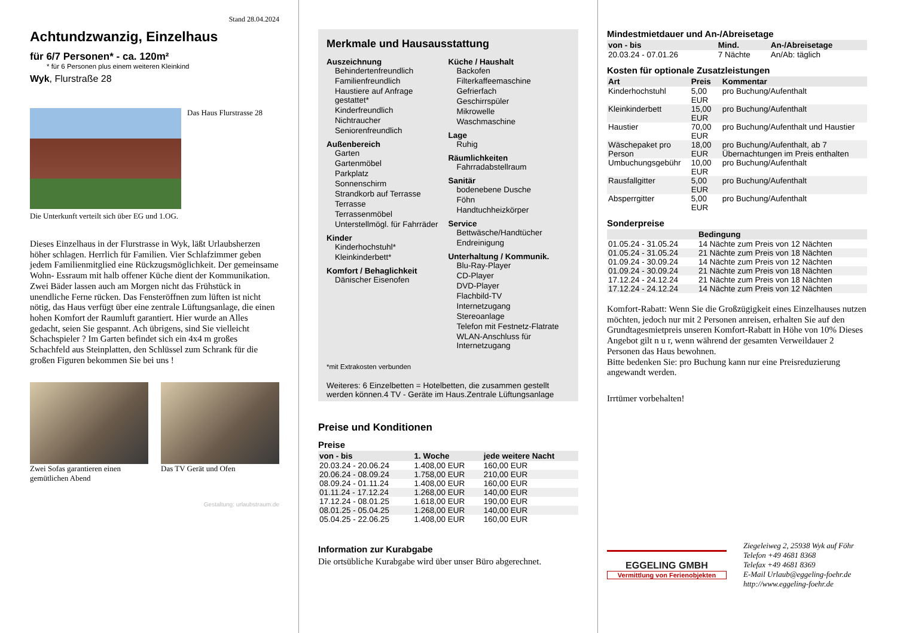Stand 28.04.2024
Achtundzwanzig, Einzelhaus
für 6/7 Personen* - ca. 120m²
* für 6 Personen plus einem weiteren Kleinkind
Wyk, Flurstraße 28
Das Haus Flurstrasse 28
Die Unterkunft verteilt sich über EG und 1.OG.
Dieses Einzelhaus in der Flurstrasse in Wyk, läßt Urlaubsherzen höher schlagen. Herrlich für Familien. Vier Schlafzimmer geben jedem Familienmitglied eine Rückzugsmöglichkeit. Der gemeinsame Wohn- Essraum mit halb offener Küche dient der Kommunikation. Zwei Bäder lassen auch am Morgen nicht das Frühstück in unendliche Ferne rücken. Das Fensteröffnen zum lüften ist nicht nötig, das Haus verfügt über eine zentrale Lüftungsanlage, die einen hohen Komfort der Raumluft garantiert. Hier wurde an Alles gedacht, seien Sie gespannt. Ach übrigens, sind Sie vielleicht Schachspieler ? Im Garten befindet sich ein 4x4 m großes Schachfeld aus Steinplatten, den Schlüssel zum Schrank für die großen Figuren bekommen Sie bei uns !
Zwei Sofas garantieren einen gemütlichen Abend
Das TV Gerät und Ofen
Gestaltung: urlaubstraum.de
Merkmale und Hausausstattung
Auszeichnung
Behindertenfreundlich
Familienfreundlich
Haustiere auf Anfrage gestattet*
Kinderfreundlich
Nichtraucher
Seniorenfreundlich
Außenbereich
Garten
Gartenmöbel
Parkplatz
Sonnenschirm
Strandkorb auf Terrasse
Terrasse
Terrassenmöbel
Unterstellmögl. für Fahrräder
Kinder
Kinderhochstuhl*
Kleinkinderbett*
Komfort / Behaglichkeit
Dänischer Eisenofen
Küche / Haushalt
Backofen
Filterkaffeemaschine
Gefrierfach
Geschirrspüler
Mikrowelle
Waschmaschine
Lage
Ruhig
Räumlichkeiten
Fahrradabstellraum
Sanitär
bodenebene Dusche
Föhn
Handtuchheizkörper
Service
Bettwäsche/Handtücher
Endreinigung
Unterhaltung / Kommunik.
Blu-Ray-Player
CD-Player
DVD-Player
Flachbild-TV
Internetzugang
Stereoanlage
Telefon mit Festnetz-Flatrate
WLAN-Anschluss für Internetzugang
*mit Extrakosten verbunden
Weiteres: 6 Einzelbetten = Hotelbetten, die zusammen gestellt werden können.4 TV - Geräte im Haus.Zentrale Lüftungsanlage
Preise und Konditionen
Preise
| von - bis | 1. Woche | jede weitere Nacht |
| --- | --- | --- |
| 20.03.24 - 20.06.24 | 1.408,00 EUR | 160,00 EUR |
| 20.06.24 - 08.09.24 | 1.758,00 EUR | 210,00 EUR |
| 08.09.24 - 01.11.24 | 1.408,00 EUR | 160,00 EUR |
| 01.11.24 - 17.12.24 | 1.268,00 EUR | 140,00 EUR |
| 17.12.24 - 08.01.25 | 1.618,00 EUR | 190,00 EUR |
| 08.01.25 - 05.04.25 | 1.268,00 EUR | 140,00 EUR |
| 05.04.25 - 22.06.25 | 1.408,00 EUR | 160,00 EUR |
Information zur Kurabgabe
Die ortsübliche Kurabgabe wird über unser Büro abgerechnet.
Mindestmietdauer und An-/Abreisetage
| von - bis | Mind. | An-/Abreisetage |
| --- | --- | --- |
| 20.03.24 - 07.01.26 | 7 Nächte | An/Ab: täglich |
Kosten für optionale Zusatzleistungen
| Art | Preis | Kommentar |
| --- | --- | --- |
| Kinderhochstuhl | 5,00 EUR | pro Buchung/Aufenthalt |
| Kleinkinderbett | 15,00 EUR | pro Buchung/Aufenthalt |
| Haustier | 70,00 EUR | pro Buchung/Aufenthalt und Haustier |
| Wäschepaket pro Person | 18,00 EUR | pro Buchung/Aufenthalt, ab 7 Übernachtungen im Preis enthalten |
| Umbuchungsgebühr | 10,00 EUR | pro Buchung/Aufenthalt |
| Rausfallgitter | 5,00 EUR | pro Buchung/Aufenthalt |
| Absperrgitter | 5,00 EUR | pro Buchung/Aufenthalt |
Sonderpreise
| | Bedingung |
| --- | --- |
| 01.05.24 - 31.05.24 | 14 Nächte zum Preis von 12 Nächten |
| 01.05.24 - 31.05.24 | 21 Nächte zum Preis von 18 Nächten |
| 01.09.24 - 30.09.24 | 14 Nächte zum Preis von 12 Nächten |
| 01.09.24 - 30.09.24 | 21 Nächte zum Preis von 18 Nächten |
| 17.12.24 - 24.12.24 | 21 Nächte zum Preis von 18 Nächten |
| 17.12.24 - 24.12.24 | 14 Nächte zum Preis von 12 Nächten |
Komfort-Rabatt: Wenn Sie die Großzügigkeit eines Einzelhauses nutzen möchten, jedoch nur mit 2 Personen anreisen, erhalten Sie auf den Grundtagesmietpreis unseren Komfort-Rabatt in Höhe von 10% Dieses Angebot gilt n u r, wenn während der gesamten Verweildauer 2 Personen das Haus bewohnen.
Bitte bedenken Sie: pro Buchung kann nur eine Preisreduzierung angewandt werden.
Irrtümer vorbehalten!
EGGELING GMBH
Vermittlung von Ferienobjekten
Ziegeleiweg 2, 25938 Wyk auf Föhr
Telefon +49 4681 8368
Telefax +49 4681 8369
E-Mail Urlaub@eggeling-foehr.de
http://www.eggeling-foehr.de